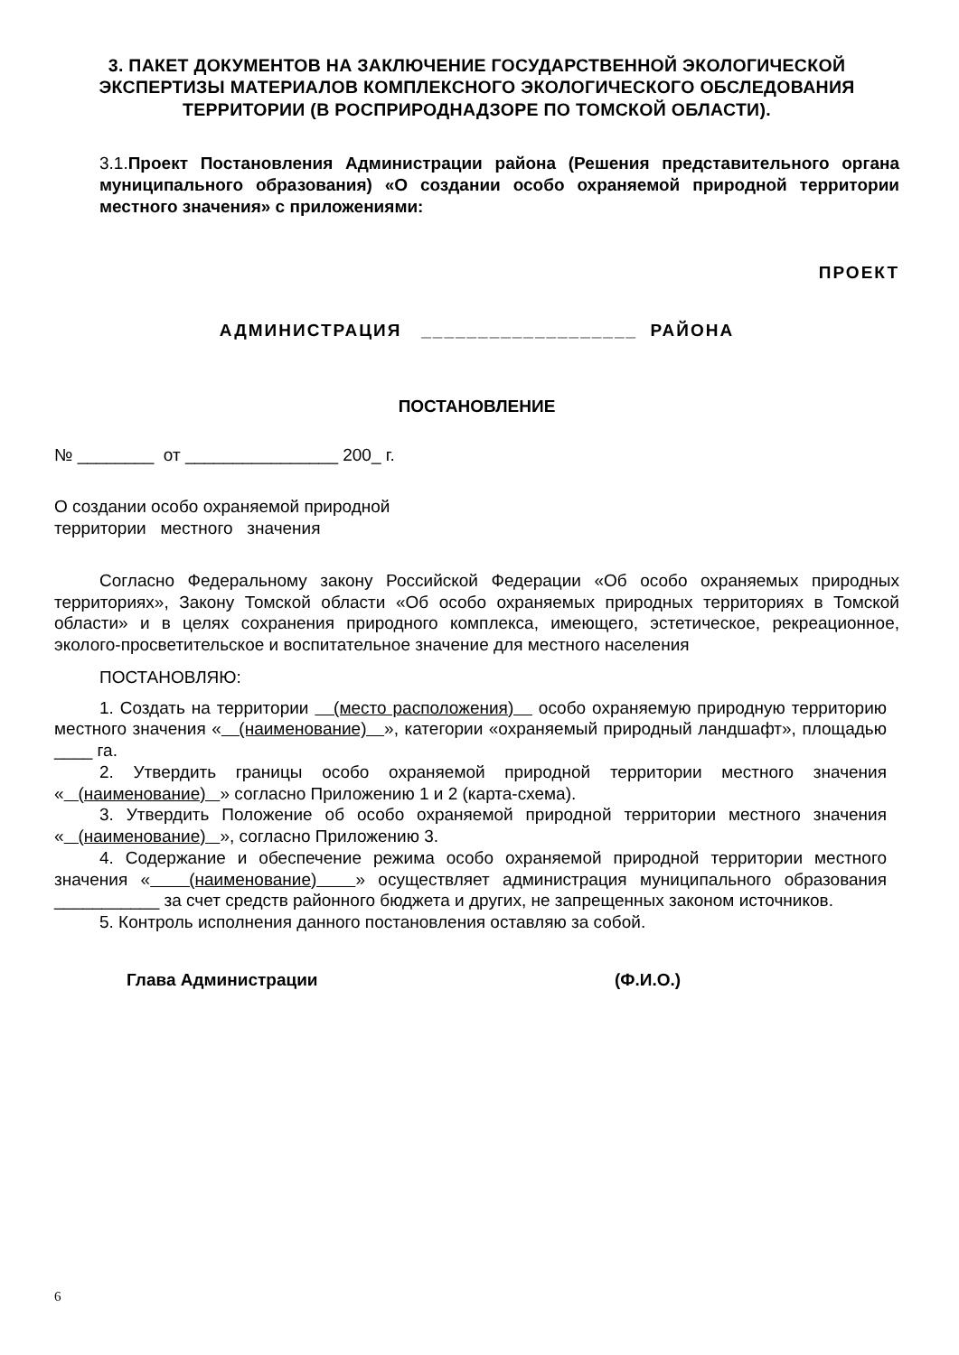3. ПАКЕТ ДОКУМЕНТОВ НА ЗАКЛЮЧЕНИЕ ГОСУДАРСТВЕННОЙ ЭКОЛОГИЧЕСКОЙ ЭКСПЕРТИЗЫ МАТЕРИАЛОВ КОМПЛЕКСНОГО ЭКОЛОГИЧЕСКОГО ОБСЛЕДОВАНИЯ ТЕРРИТОРИИ (В РОСПРИРОДНАДЗОРЕ ПО ТОМСКОЙ ОБЛАСТИ).
3.1.Проект Постановления Администрации района (Решения представительного органа муниципального образования) «О создании особо охраняемой природной территории местного значения» с приложениями:
ПРОЕКТ
АДМИНИСТРАЦИЯ ___________________ РАЙОНА
ПОСТАНОВЛЕНИЕ
№ ________ от ________________ 200_ г.
О создании особо охраняемой природной
территории местного значения
Согласно Федеральному закону Российской Федерации «Об особо охраняемых природных территориях», Закону Томской области «Об особо охраняемых природных территориях в Томской области» и в целях сохранения природного комплекса, имеющего, эстетическое, рекреационное, эколого-просветительское и воспитательное значение для местного населения
ПОСТАНОВЛЯЮ:
1. Создать на территории (место расположения) особо охраняемую природную территорию местного значения « (наименование) », категории «охраняемый природный ландшафт», площадью ____ га.
2. Утвердить границы особо охраняемой природной территории местного значения « (наименование) » согласно Приложению 1 и 2 (карта-схема).
3. Утвердить Положение об особо охраняемой природной территории местного значения « (наименование) », согласно Приложению 3.
4. Содержание и обеспечение режима особо охраняемой природной территории местного значения « (наименование) » осуществляет администрация муниципального образования ___________ за счет средств районного бюджета и других, не запрещенных законом источников.
5. Контроль исполнения данного постановления оставляю за собой.
Глава Администрации (Ф.И.О.)
6